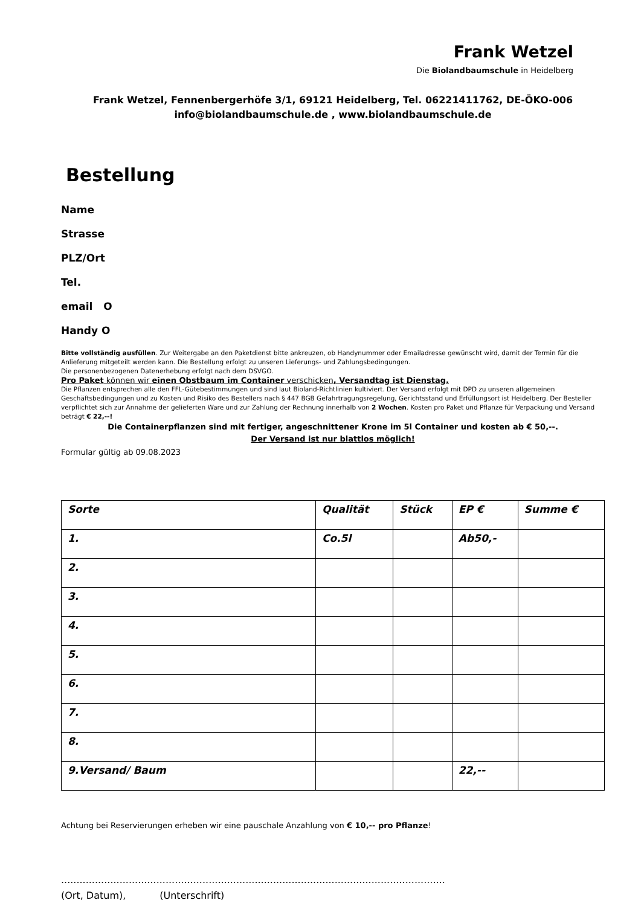Frank Wetzel
Die Biolandbaumschule in Heidelberg
Frank Wetzel, Fennenbergerhöfe 3/1, 69121 Heidelberg, Tel. 06221411762, DE-ÖKO-006
info@biolandbaumschule.de , www.biolandbaumschule.de
Bestellung
Name
Strasse
PLZ/Ort
Tel.
email O
Handy O
Bitte vollständig ausfüllen. Zur Weitergabe an den Paketdienst bitte ankreuzen, ob Handynummer oder Emailadresse gewünscht wird, damit der Termin für die Anlieferung mitgeteilt werden kann. Die Bestellung erfolgt zu unseren Lieferungs- und Zahlungsbedingungen.
Die personenbezogenen Datenerhebung erfolgt nach dem DSVGO.
Pro Paket können wir einen Obstbaum im Container verschicken, Versandtag ist Dienstag.
Die Pflanzen entsprechen alle den FFL-Gütebestimmungen und sind laut Bioland-Richtlinien kultiviert. Der Versand erfolgt mit DPD zu unseren allgemeinen Geschäftsbedingungen und zu Kosten und Risiko des Bestellers nach § 447 BGB Gefahrtragungsregelung, Gerichtsstand und Erfüllungsort ist Heidelberg. Der Besteller verpflichtet sich zur Annahme der gelieferten Ware und zur Zahlung der Rechnung innerhalb von 2 Wochen. Kosten pro Paket und Pflanze für Verpackung und Versand beträgt € 22,--!
Die Containerpflanzen sind mit fertiger, angeschnittener Krone im 5l Container und kosten ab € 50,--.
Der Versand ist nur blattlos möglich!
Formular gültig ab 09.08.2023
| Sorte | Qualität | Stück | EP € | Summe € |
| --- | --- | --- | --- | --- |
| 1. | Co.5l | | Ab50,- | |
| 2. | | | | |
| 3. | | | | |
| 4. | | | | |
| 5. | | | | |
| 6. | | | | |
| 7. | | | | |
| 8. | | | | |
| 9.Versand/ Baum | | | 22,-- | |
Achtung bei Reservierungen erheben wir eine pauschale Anzahlung von € 10,-- pro Pflanze!
.............................................................................................................................
(Ort, Datum), (Unterschrift)